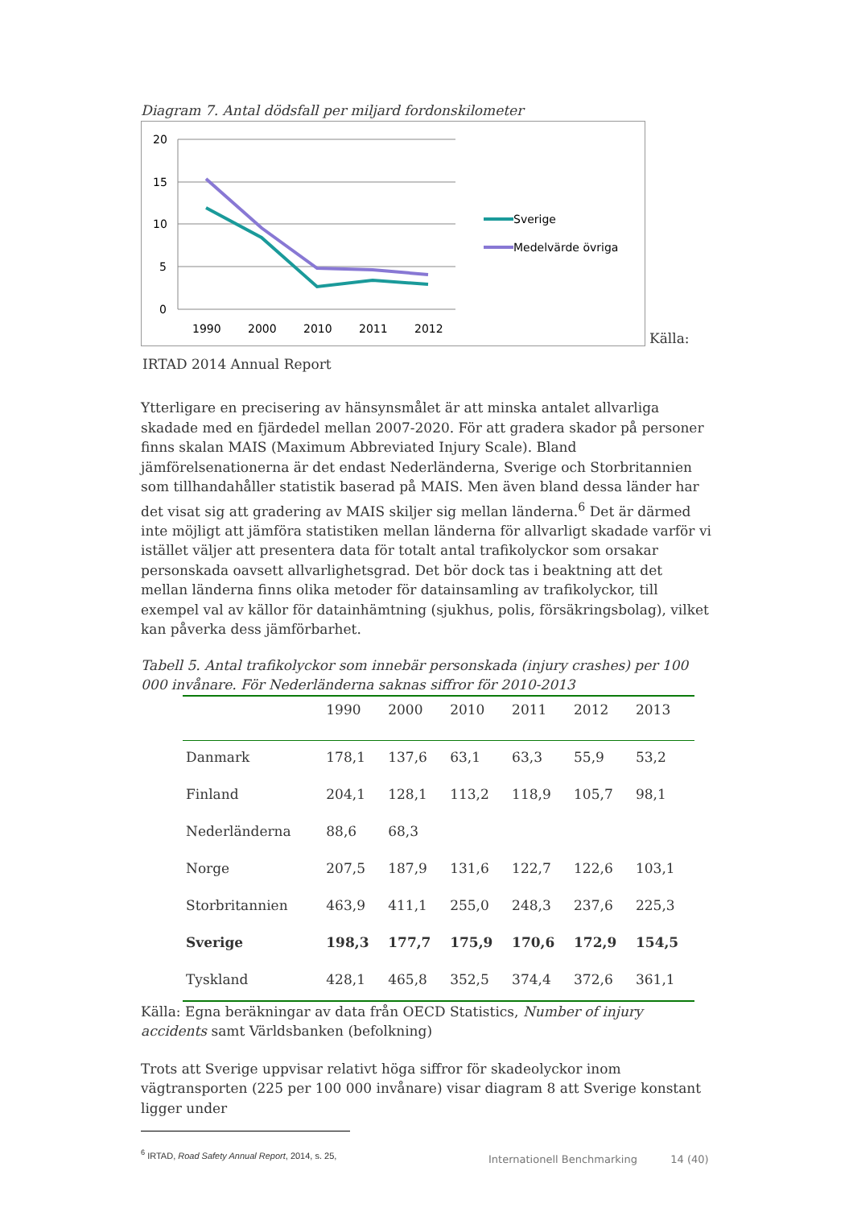Diagram 7. Antal dödsfall per miljard fordonskilometer
20
15
10
5
0
1990
2000
2010
2011
2012
Sverige
Medelvärde övriga
Källa:
IRTAD 2014 Annual Report
Ytterligare en precisering av hänsynsmålet är att minska antalet allvarliga skadade med en fjärdedel mellan 2007-2020. För att gradera skador på personer finns skalan MAIS (Maximum Abbreviated Injury Scale). Bland jämförelsenationerna är det endast Nederländerna, Sverige och Storbritannien som tillhandahåller statistik baserad på MAIS. Men även bland dessa länder har det visat sig att gradering av MAIS skiljer sig mellan länderna.<sup>6</sup> Det är därmed inte möjligt att jämföra statistiken mellan länderna för allvarligt skadade varför vi istället väljer att presentera data för totalt antal trafikolyckor som orsakar personskada oavsett allvarlighetsgrad. Det bör dock tas i beaktning att det mellan länderna finns olika metoder för datainsamling av trafikolyckor, till exempel val av källor för datainhämtning (sjukhus, polis, försäkringsbolag), vilket kan påverka dess jämförbarhet.
Tabell 5. Antal trafikolyckor som innebär personskada (injury crashes) per 100 000 invånare. För Nederländerna saknas siffror för 2010-2013
| | 1990 | 2000 | 2010 | 2011 | 2012 | 2013 |
| --- | --- | --- | --- | --- | --- | --- |
| Danmark | 178,1 | 137,6 | 63,1 | 63,3 | 55,9 | 53,2 |
| Finland | 204,1 | 128,1 | 113,2 | 118,9 | 105,7 | 98,1 |
| Nederländerna | 88,6 | 68,3 | | | | |
| Norge | 207,5 | 187,9 | 131,6 | 122,7 | 122,6 | 103,1 |
| Storbritannien | 463,9 | 411,1 | 255,0 | 248,3 | 237,6 | 225,3 |
| Sverige | 198,3 | 177,7 | 175,9 | 170,6 | 172,9 | 154,5 |
| Tyskland | 428,1 | 465,8 | 352,5 | 374,4 | 372,6 | 361,1 |
Källa: Egna beräkningar av data från OECD Statistics, Number of injury accidents samt Världsbanken (befolkning)
Trots att Sverige uppvisar relativt höga siffror för skadeolyckor inom vägtransporten (225 per 100 000 invånare) visar diagram 8 att Sverige konstant ligger under
<sup>6</sup> IRTAD, Road Safety Annual Report, 2014, s. 25,
Internationell Benchmarking 14 (40)